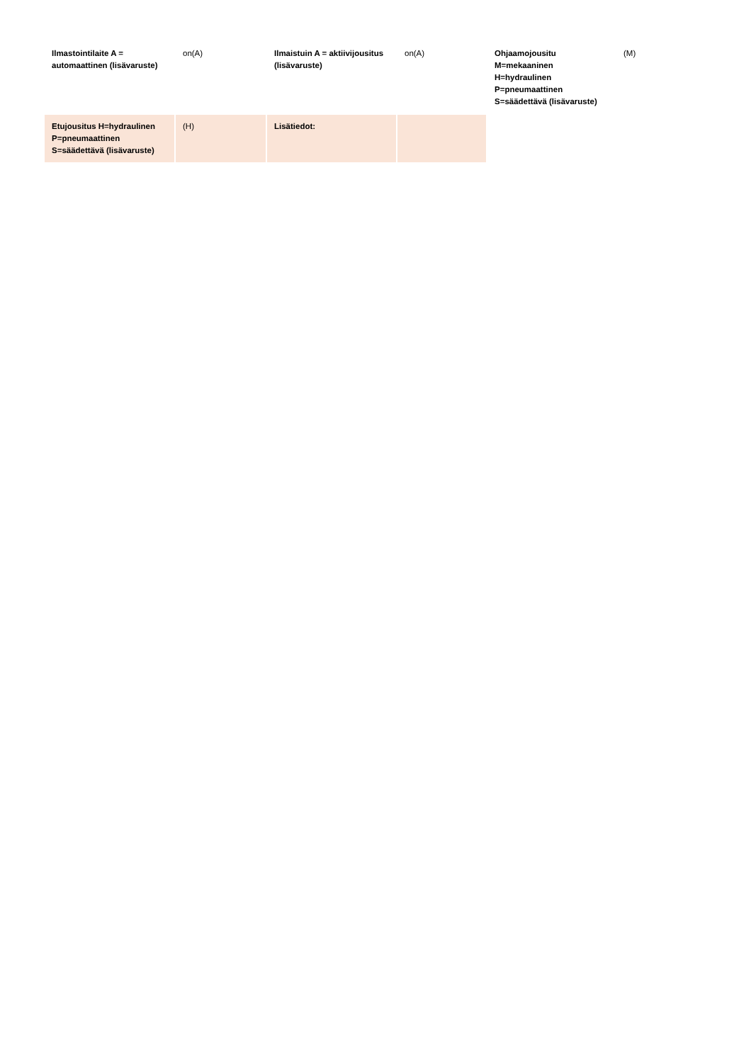| Ilmastointilaite A = automaattinen (lisävaruste) | on(A) | Ilmaistuin A = aktiivijousitus (lisävaruste) | on(A) | Ohjaamojousitu M=mekaaninen H=hydraulinen P=pneumaattinen S=säädettävä (lisävaruste) | (M) |
| Etujousitus H=hydraulinen P=pneumaattinen S=säädettävä (lisävaruste) | (H) | Lisätiedot: | | | |